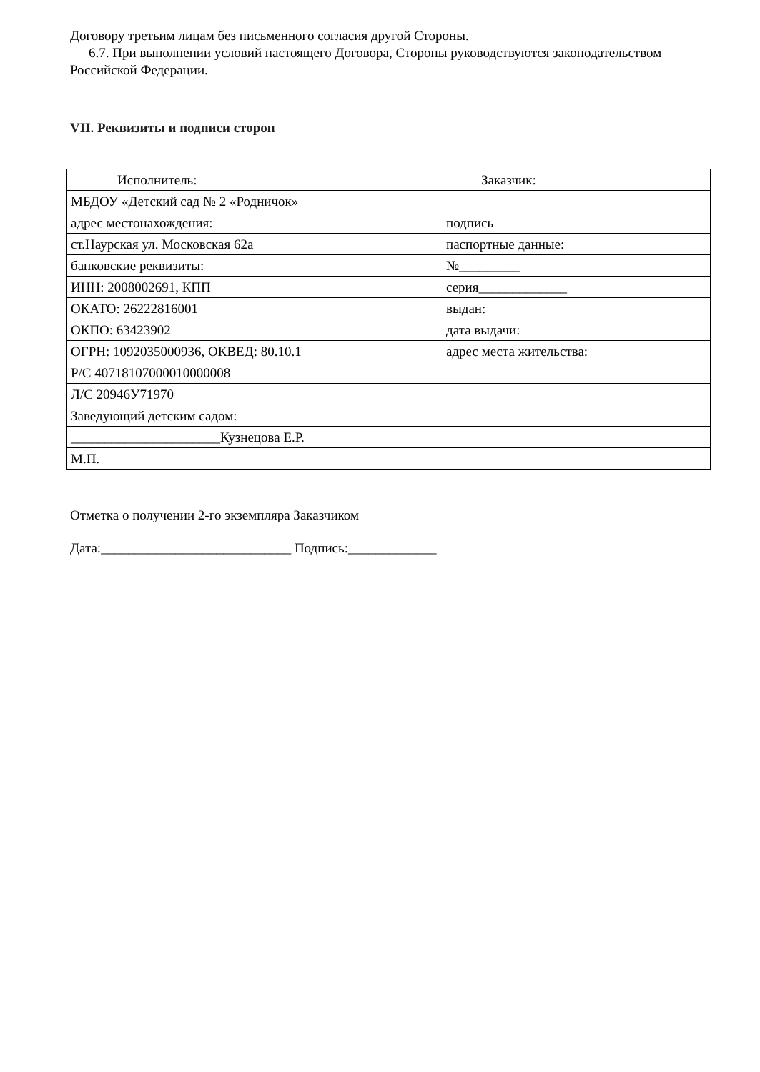Договору третьим лицам без письменного согласия другой Стороны.
6.7. При выполнении условий настоящего Договора, Стороны руководствуются законодательством Российской Федерации.
VII. Реквизиты и подписи сторон
| Исполнитель: | Заказчик: |
| МБДОУ «Детский сад № 2 «Родничок» | |
| адрес местонахождения: | подпись |
| ст.Наурская ул. Московская 62а | паспортные данные: |
| банковские реквизиты: | №_________ |
| ИНН: 2008002691, КПП | серия_____________ |
| ОКАТО: 26222816001 | выдан: |
| ОКПО: 63423902 | дата выдачи: |
| ОГРН: 1092035000936, ОКВЕД: 80.10.1 | адрес места жительства: |
| Р/С 40718107000010000008 | |
| Л/С 20946У71970 | |
| Заведующий детским садом: | |
| ______________________Кузнецова Е.Р. | |
| М.П. | |
Отметка о получении 2-го экземпляра Заказчиком
Дата:____________________________ Подпись:_____________